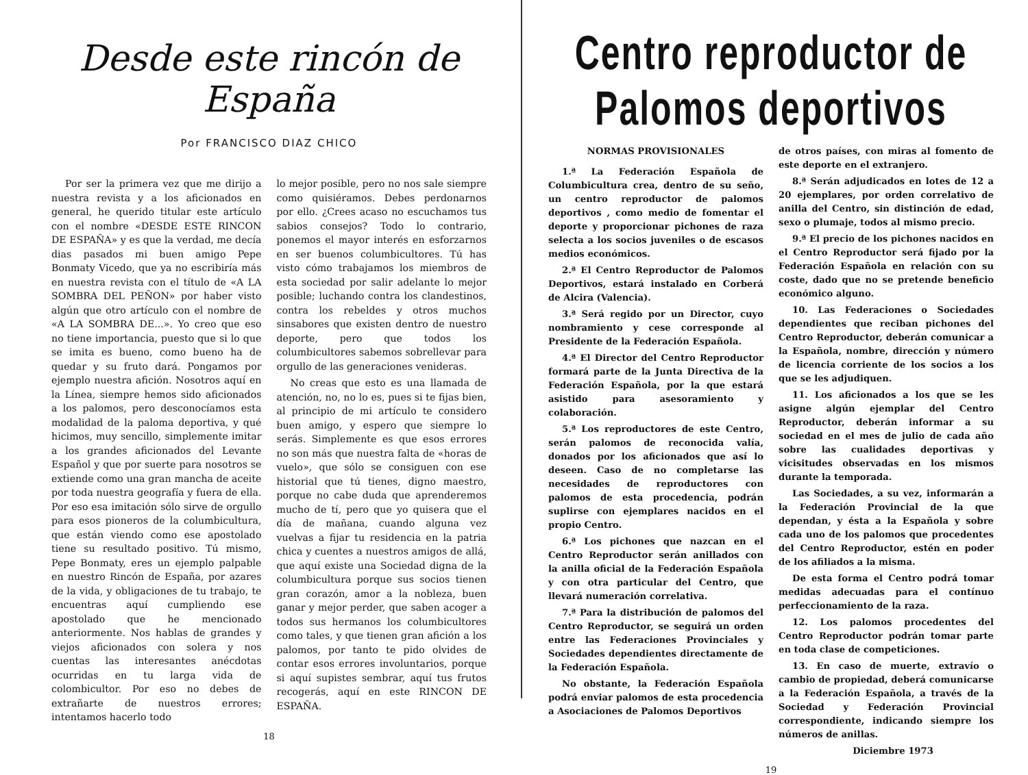Desde este rincón de España
Por FRANCISCO DIAZ CHICO
Por ser la primera vez que me dirijo a nuestra revista y a los aficionados en general, he querido titular este artículo con el nombre «DESDE ESTE RINCON DE ESPAÑA» y es que la verdad, me decía dias pasados mi buen amigo Pepe Bonmaty Vicedo, que ya no escribiría más en nuestra revista con el título de «A LA SOMBRA DEL PEÑON» por haber visto algún que otro artículo con el nombre de «A LA SOMBRA DE...». Yo creo que eso no tiene importancia, puesto que si lo que se imita es bueno, como bueno ha de quedar y su fruto dará. Pongamos por ejemplo nuestra afición. Nosotros aquí en la Línea, siempre hemos sido aficionados a los palomos, pero desconocíamos esta modalidad de la paloma deportiva, y qué hicimos, muy sencillo, simplemente imitar a los grandes aficionados del Levante Español y que por suerte para nosotros se extiende como una gran mancha de aceite por toda nuestra geografía y fuera de ella. Por eso esa imitación sólo sirve de orgullo para esos pioneros de la columbicultura, que están viendo como ese apostolado tiene su resultado positivo. Tú mismo, Pepe Bonmaty, eres un ejemplo palpable en nuestro Rincón de España, por azares de la vida, y obligaciones de tu trabajo, te encuentras aquí cumpliendo ese apostolado que he mencionado anteriormente. Nos hablas de grandes y viejos aficionados con solera y nos cuentas las interesantes anécdotas ocurridas en tu larga vida de colombicultor. Por eso no debes de extrañarte de nuestros errores; intentamos hacerlo todo
lo mejor posible, pero no nos sale siempre como quisiéramos. Debes perdonarnos por ello. ¿Crees acaso no escuchamos tus sabios consejos? Todo lo contrario, ponemos el mayor interés en esforzarnos en ser buenos columbicultores. Tú has visto cómo trabajamos los miembros de esta sociedad por salir adelante lo mejor posible; luchando contra los clandestinos, contra los rebeldes y otros muchos sinsabores que existen dentro de nuestro deporte, pero que todos los columbicultores sabemos sobrellevar para orgullo de las generaciones venideras.
No creas que esto es una llamada de atención, no, no lo es, pues si te fijas bien, al principio de mi artículo te considero buen amigo, y espero que siempre lo serás. Simplemente es que esos errores no son más que nuestra falta de «horas de vuelo», que sólo se consiguen con ese historial que tú tienes, digno maestro, porque no cabe duda que aprenderemos mucho de tí, pero que yo quisera que el día de mañana, cuando alguna vez vuelvas a fijar tu residencia en la patria chica y cuentes a nuestros amigos de allá, que aquí existe una Sociedad digna de la columbicultura porque sus socios tienen gran corazón, amor a la nobleza, buen ganar y mejor perder, que saben acoger a todos sus hermanos los columbicultores como tales, y que tienen gran afición a los palomos, por tanto te pido olvides de contar esos errores involuntarios, porque si aquí supistes sembrar, aquí tus frutos recogerás, aquí en este RINCON DE ESPAÑA.
18
Centro reproductor de Palomos deportivos
NORMAS PROVISIONALES
1.ª La Federación Española de Columbicultura crea, dentro de su seño, un centro reproductor de palomos deportivos , como medio de fomentar el deporte y proporcionar pichones de raza selecta a los socios juveniles o de escasos medios económicos.
2.ª El Centro Reproductor de Palomos Deportivos, estará instalado en Corberá de Alcira (Valencia).
3.ª Será regido por un Director, cuyo nombramiento y cese corresponde al Presidente de la Federación Española.
4.ª El Director del Centro Reproductor formará parte de la Junta Directiva de la Federación Española, por la que estará asistido para asesoramiento y colaboración.
5.ª Los reproductores de este Centro, serán palomos de reconocida valía, donados por los aficionados que así lo deseen. Caso de no completarse las necesidades de reproductores con palomos de esta procedencia, podrán suplirse con ejemplares nacidos en el propio Centro.
6.ª Los pichones que nazcan en el Centro Reproductor serán anillados con la anilla oficial de la Federación Española y con otra particular del Centro, que llevará numeración correlativa.
7.ª Para la distribución de palomos del Centro Reproductor, se seguirá un orden entre las Federaciones Provinciales y Sociedades dependientes directamente de la Federación Española.
No obstante, la Federación Española podrá enviar palomos de esta procedencia a Asociaciones de Palomos Deportivos
de otros países, con miras al fomento de este deporte en el extranjero.
8.ª Serán adjudicados en lotes de 12 a 20 ejemplares, por orden correlativo de anilla del Centro, sin distinción de edad, sexo o plumaje, todos al mismo precio.
9.ª El precio de los pichones nacidos en el Centro Reproductor será fijado por la Federación Española en relación con su coste, dado que no se pretende beneficio económico alguno.
10. Las Federaciones o Sociedades dependientes que reciban pichones del Centro Reproductor, deberán comunicar a la Española, nombre, dirección y número de licencia corriente de los socios a los que se les adjudiquen.
11. Los aficionados a los que se les asigne algún ejemplar del Centro Reproductor, deberán informar a su sociedad en el mes de julio de cada año sobre las cualidades deportivas y vicisitudes observadas en los mismos durante la temporada.
Las Sociedades, a su vez, informarán a la Federación Provincial de la que dependan, y ésta a la Española y sobre cada uno de los palomos que procedentes del Centro Reproductor, estén en poder de los afiliados a la misma.
De esta forma el Centro podrá tomar medidas adecuadas para el contínuo perfeccionamiento de la raza.
12. Los palomos procedentes del Centro Reproductor podrán tomar parte en toda clase de competiciones.
13. En caso de muerte, extravío o cambio de propiedad, deberá comunicarse a la Federación Española, a través de la Sociedad y Federación Provincial correspondiente, indicando siempre los números de anillas.
Diciembre 1973
19